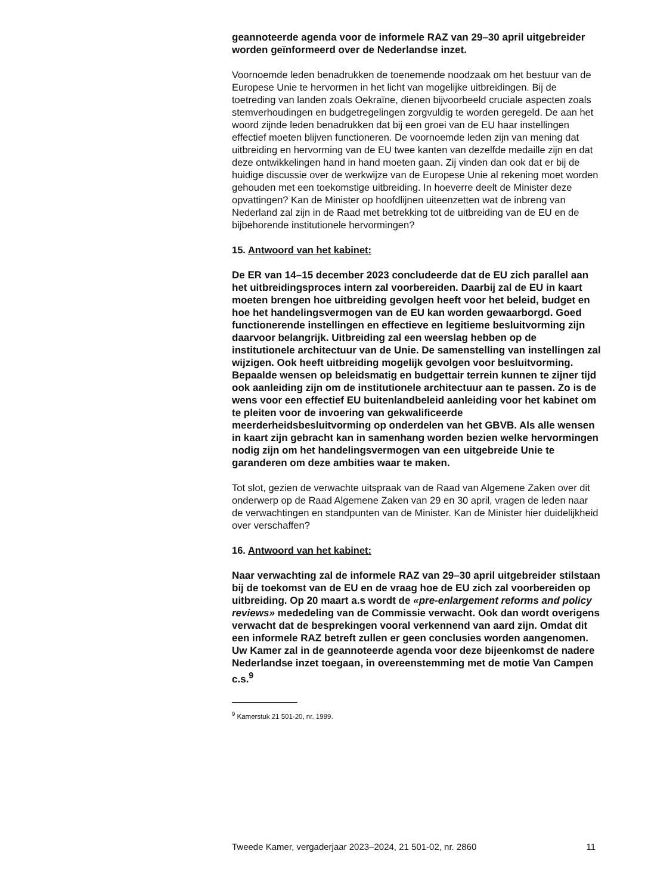geannoteerde agenda voor de informele RAZ van 29–30 april uitgebreider worden geïnformeerd over de Nederlandse inzet.
Voornoemde leden benadrukken de toenemende noodzaak om het bestuur van de Europese Unie te hervormen in het licht van mogelijke uitbreidingen. Bij de toetreding van landen zoals Oekraïne, dienen bijvoorbeeld cruciale aspecten zoals stemverhoudingen en budgetregelingen zorgvuldig te worden geregeld. De aan het woord zijnde leden benadrukken dat bij een groei van de EU haar instellingen effectief moeten blijven functioneren. De voornoemde leden zijn van mening dat uitbreiding en hervorming van de EU twee kanten van dezelfde medaille zijn en dat deze ontwikkelingen hand in hand moeten gaan. Zij vinden dan ook dat er bij de huidige discussie over de werkwijze van de Europese Unie al rekening moet worden gehouden met een toekomstige uitbreiding. In hoeverre deelt de Minister deze opvattingen? Kan de Minister op hoofdlijnen uiteenzetten wat de inbreng van Nederland zal zijn in de Raad met betrekking tot de uitbreiding van de EU en de bijbehorende institutionele hervormingen?
15. Antwoord van het kabinet:
De ER van 14–15 december 2023 concludeerde dat de EU zich parallel aan het uitbreidingsproces intern zal voorbereiden. Daarbij zal de EU in kaart moeten brengen hoe uitbreiding gevolgen heeft voor het beleid, budget en hoe het handelingsvermogen van de EU kan worden gewaarborgd. Goed functionerende instellingen en effectieve en legitieme besluitvorming zijn daarvoor belangrijk. Uitbreiding zal een weerslag hebben op de institutionele architectuur van de Unie. De samenstelling van instellingen zal wijzigen. Ook heeft uitbreiding mogelijk gevolgen voor besluitvorming. Bepaalde wensen op beleidsmatig en budgettair terrein kunnen te zijner tijd ook aanleiding zijn om de institutionele architectuur aan te passen. Zo is de wens voor een effectief EU buitenlandbeleid aanleiding voor het kabinet om te pleiten voor de invoering van gekwalificeerde meerderheidsbesluitvorming op onderdelen van het GBVB. Als alle wensen in kaart zijn gebracht kan in samenhang worden bezien welke hervormingen nodig zijn om het handelingsvermogen van een uitgebreide Unie te garanderen om deze ambities waar te maken.
Tot slot, gezien de verwachte uitspraak van de Raad van Algemene Zaken over dit onderwerp op de Raad Algemene Zaken van 29 en 30 april, vragen de leden naar de verwachtingen en standpunten van de Minister. Kan de Minister hier duidelijkheid over verschaffen?
16. Antwoord van het kabinet:
Naar verwachting zal de informele RAZ van 29–30 april uitgebreider stilstaan bij de toekomst van de EU en de vraag hoe de EU zich zal voorbereiden op uitbreiding. Op 20 maart a.s wordt de «pre-enlargement reforms and policy reviews» mededeling van de Commissie verwacht. Ook dan wordt overigens verwacht dat de besprekingen vooral verkennend van aard zijn. Omdat dit een informele RAZ betreft zullen er geen conclusies worden aangenomen. Uw Kamer zal in de geannoteerde agenda voor deze bijeenkomst de nadere Nederlandse inzet toegaan, in overeenstemming met de motie Van Campen c.s.<sup>9</sup>
<sup>9</sup> Kamerstuk 21 501-20, nr. 1999.
Tweede Kamer, vergaderjaar 2023–2024, 21 501-02, nr. 2860 11